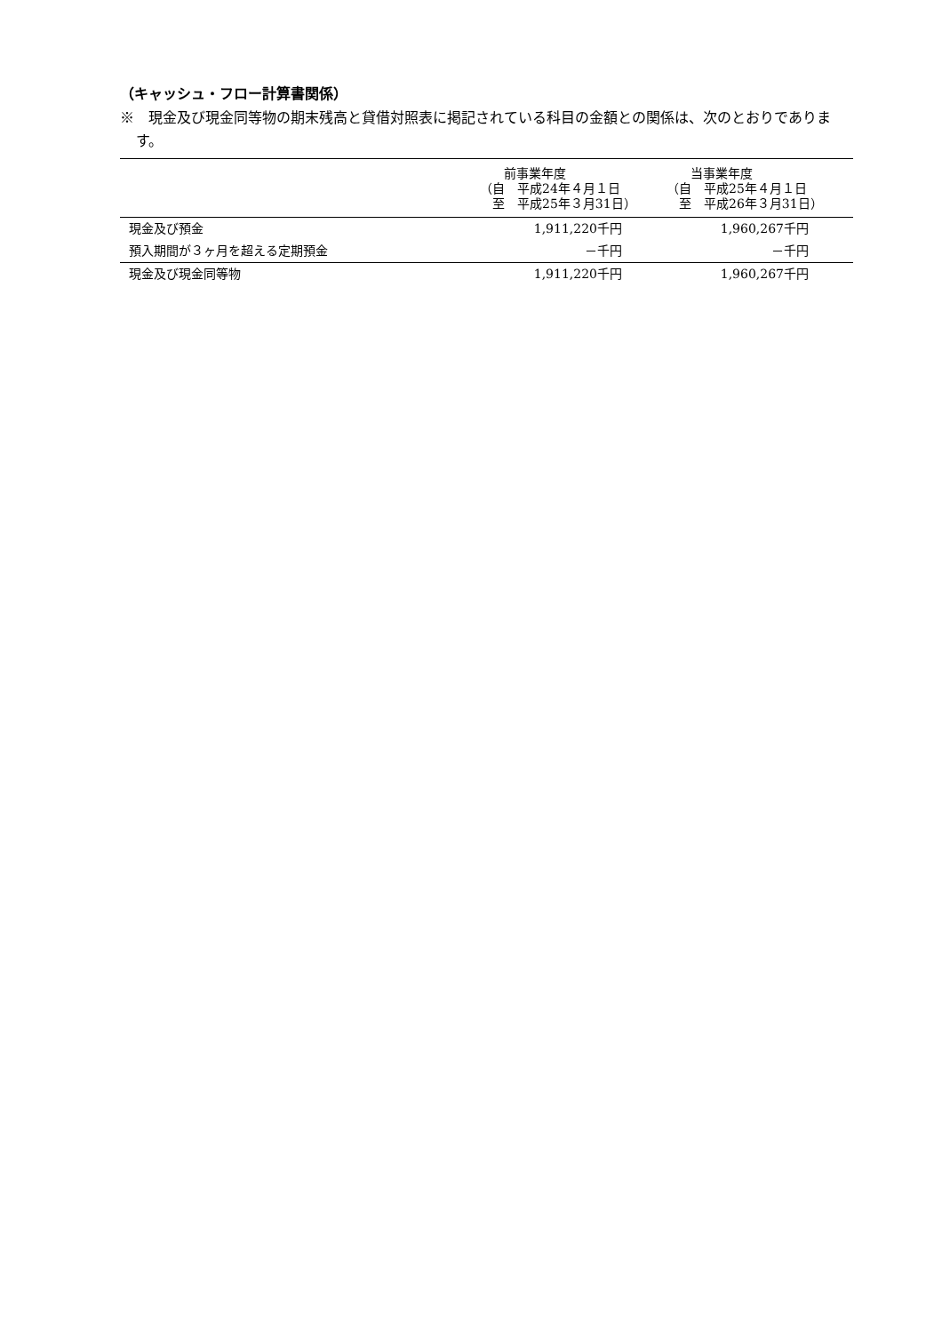（キャッシュ・フロー計算書関係）
※　現金及び現金同等物の期末残高と貸借対照表に掲記されている科目の金額との関係は、次のとおりであります。
| | 前事業年度 （自 平成24年４月１日 至 平成25年３月31日） | 当事業年度 （自 平成25年４月１日 至 平成26年３月31日） |
| --- | --- | --- |
| 現金及び預金 | 1,911,220千円 | 1,960,267千円 |
| 預入期間が３ヶ月を超える定期預金 | －千円 | －千円 |
| 現金及び現金同等物 | 1,911,220千円 | 1,960,267千円 |